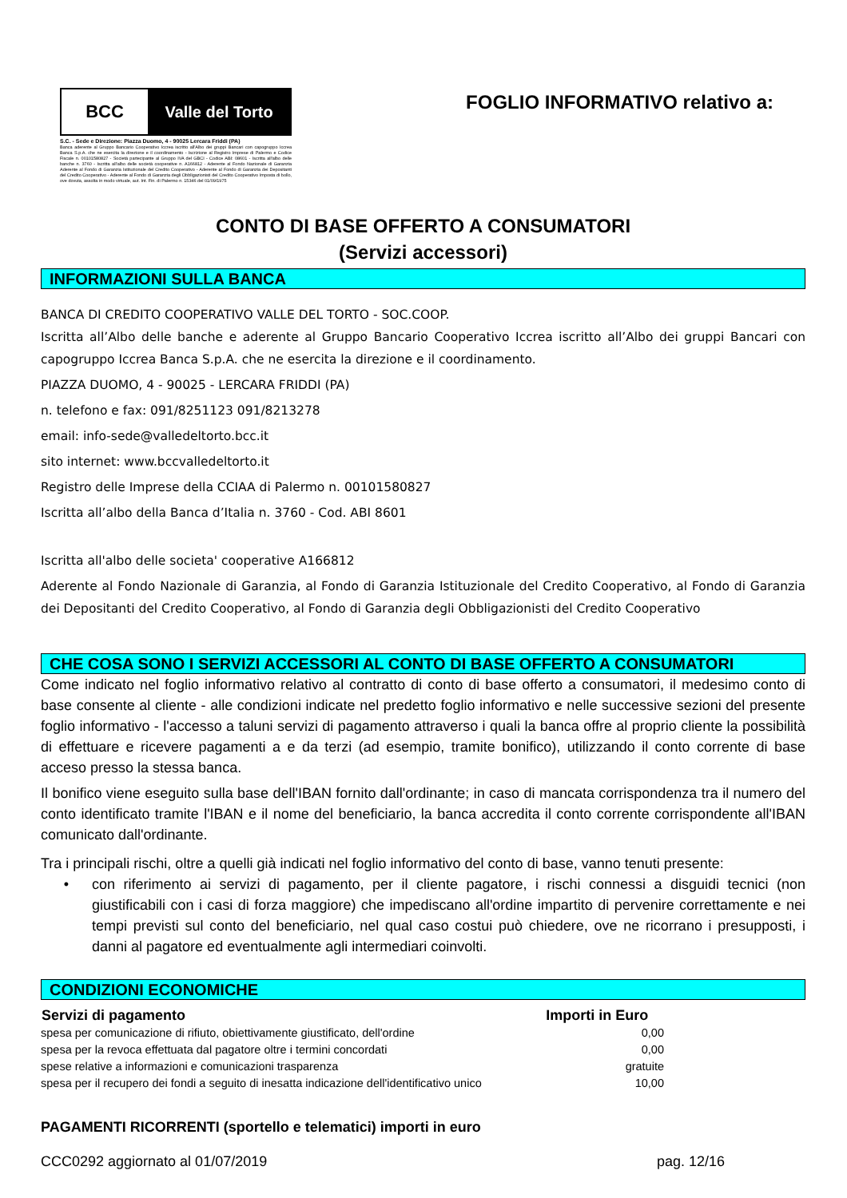BCC Valle del Torto
S.C. - Sede e Direzione: Piazza Duomo, 4 - 90025 Lercara Friddi (PA)
Banca aderente al Gruppo Bancario Cooperativo Iccrea iscritto all'Albo dei gruppi Bancari con capogruppo Iccrea Banca S.p.A. che ne esercita la direzione e il coordinamento - Iscrizione al Registro Imprese di Palermo e Codice Fiscale n. 00101580827 - Società partecipante al Gruppo IVA del GBCI - Codice ABI: 08601 - Iscritta all'albo delle banche n. 3760 - Iscritta all'albo delle società cooperative n. A166812 - Aderente al Fondo Nazionale di Garanzia Aderente al Fondo di Garanzia Istituzionale del Credito Cooperativo - Aderente al Fondo di Garanzia dei Depositanti del Credito Cooperativo - Aderente al Fondo di Garanzia degli Obbligazionisti del Credito Cooperativo Imposta di bollo, ove dovuta, assolta in modo virtuale, aut. Int. Fin. di Palermo n. 15346 del 01/09/1975
FOGLIO INFORMATIVO relativo a:
CONTO DI BASE OFFERTO A CONSUMATORI
(Servizi accessori)
INFORMAZIONI SULLA BANCA
BANCA DI CREDITO COOPERATIVO VALLE DEL TORTO - SOC.COOP.
Iscritta all’Albo delle banche e aderente al Gruppo Bancario Cooperativo Iccrea iscritto all’Albo dei gruppi Bancari con capogruppo Iccrea Banca S.p.A. che ne esercita la direzione e il coordinamento.
PIAZZA DUOMO, 4 - 90025 - LERCARA FRIDDI (PA)
n. telefono e fax: 091/8251123 091/8213278
email: info-sede@valledeltorto.bcc.it
sito internet: www.bccvalledeltorto.it
Registro delle Imprese della CCIAA di Palermo n. 00101580827
Iscritta all’albo della Banca d’Italia n. 3760 - Cod. ABI 8601
Iscritta all'albo delle societa' cooperative A166812
Aderente al Fondo Nazionale di Garanzia, al Fondo di Garanzia Istituzionale del Credito Cooperativo, al Fondo di Garanzia dei Depositanti del Credito Cooperativo, al Fondo di Garanzia degli Obbligazionisti del Credito Cooperativo
CHE COSA SONO I SERVIZI ACCESSORI AL CONTO DI BASE OFFERTO A CONSUMATORI
Come indicato nel foglio informativo relativo al contratto di conto di base offerto a consumatori, il medesimo conto di base consente al cliente - alle condizioni indicate nel predetto foglio informativo e nelle successive sezioni del presente foglio informativo - l'accesso a taluni servizi di pagamento attraverso i quali la banca offre al proprio cliente la possibilità di effettuare e ricevere pagamenti a e da terzi (ad esempio, tramite bonifico), utilizzando il conto corrente di base acceso presso la stessa banca.
Il bonifico viene eseguito sulla base dell'IBAN fornito dall'ordinante; in caso di mancata corrispondenza tra il numero del conto identificato tramite l'IBAN e il nome del beneficiario, la banca accredita il conto corrente corrispondente all'IBAN comunicato dall'ordinante.
Tra i principali rischi, oltre a quelli già indicati nel foglio informativo del conto di base, vanno tenuti presente:
• con riferimento ai servizi di pagamento, per il cliente pagatore, i rischi connessi a disguidi tecnici (non giustificabili con i casi di forza maggiore) che impediscano all'ordine impartito di pervenire correttamente e nei tempi previsti sul conto del beneficiario, nel qual caso costui può chiedere, ove ne ricorrano i presupposti, i danni al pagatore ed eventualmente agli intermediari coinvolti.
CONDIZIONI ECONOMICHE
| Servizi di pagamento | Importi in Euro |
| --- | --- |
| spesa per comunicazione di rifiuto, obiettivamente giustificato, dell'ordine | 0,00 |
| spesa per la revoca effettuata dal pagatore oltre i termini concordati | 0,00 |
| spese relative a informazioni e comunicazioni trasparenza | gratuite |
| spesa per il recupero dei fondi a seguito di inesatta indicazione dell'identificativo unico | 10,00 |
PAGAMENTI RICORRENTI (sportello e telematici) importi in euro
CCC0292 aggiornato al 01/07/2019 pag. 12/16